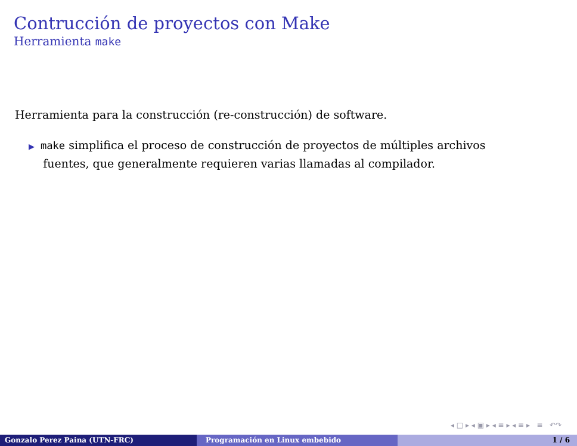Contrucción de proyectos con Make
Herramienta make
Herramienta para la construcción (re-construcción) de software.
▶ make simplifica el proceso de construcción de proyectos de múltiples archivos
fuentes, que generalmente requieren varias llamadas al compilador.
◂ □ ▸ ◂ ▣ ▸ ◂ ≡ ▸ ◂ ≡ ▸ ≡ ↶↷
Gonzalo Perez Paina (UTN-FRC) Programación en Linux embebido 1 / 6